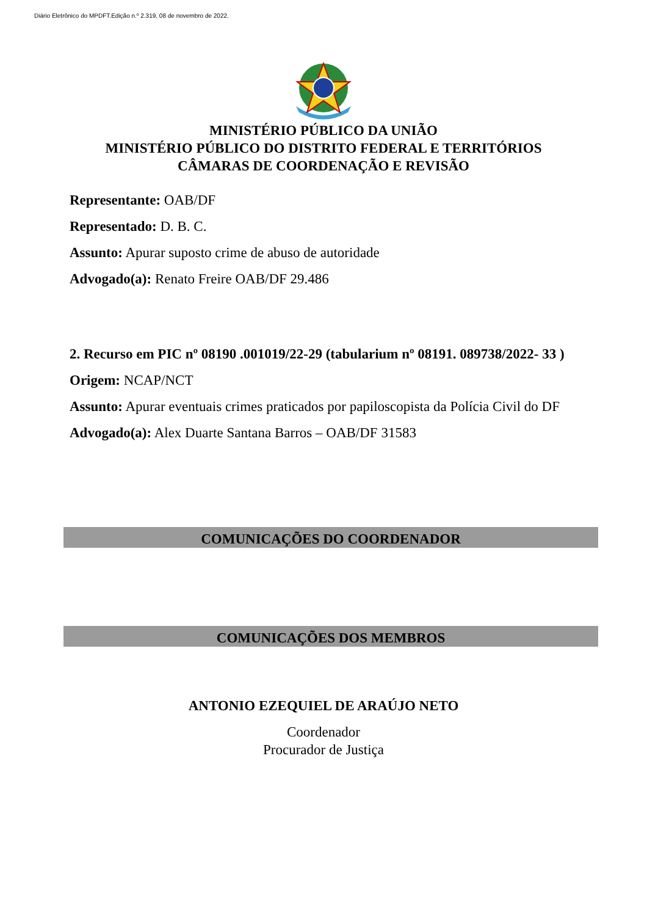Diário Eletrônico do MPDFT.Edição n.º 2.319, 08 de novembro de 2022.
MINISTÉRIO PÚBLICO DA UNIÃO
MINISTÉRIO PÚBLICO DO DISTRITO FEDERAL E TERRITÓRIOS
CÂMARAS DE COORDENAÇÃO E REVISÃO
Representante: OAB/DF
Representado: D. B. C.
Assunto: Apurar suposto crime de abuso de autoridade
Advogado(a): Renato Freire OAB/DF 29.486
2. Recurso em PIC nº 08190 .001019/22-29 (tabularium nº 08191. 089738/2022- 33 )
Origem: NCAP/NCT
Assunto: Apurar eventuais crimes praticados por papiloscopista da Polícia Civil do DF
Advogado(a): Alex Duarte Santana Barros – OAB/DF 31583
COMUNICAÇÕES DO COORDENADOR
COMUNICAÇÕES DOS MEMBROS
ANTONIO EZEQUIEL DE ARAÚJO NETO
Coordenador
Procurador de Justiça